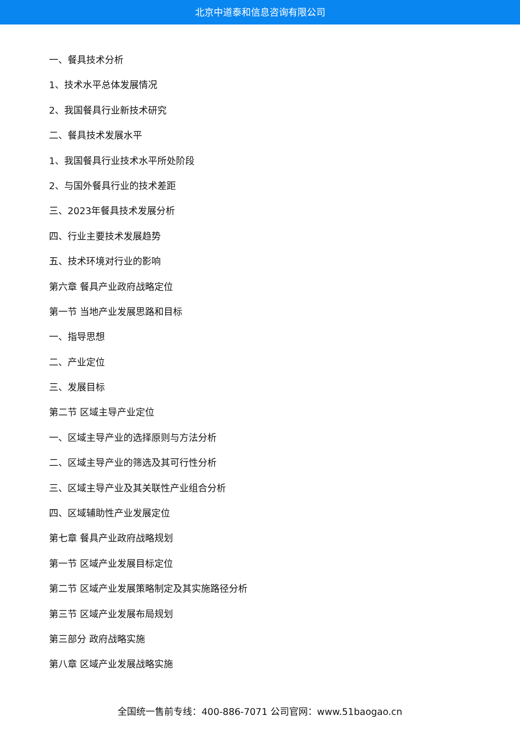北京中道泰和信息咨询有限公司
一、餐具技术分析
1、技术水平总体发展情况
2、我国餐具行业新技术研究
二、餐具技术发展水平
1、我国餐具行业技术水平所处阶段
2、与国外餐具行业的技术差距
三、2023年餐具技术发展分析
四、行业主要技术发展趋势
五、技术环境对行业的影响
第六章 餐具产业政府战略定位
第一节 当地产业发展思路和目标
一、指导思想
二、产业定位
三、发展目标
第二节 区域主导产业定位
一、区域主导产业的选择原则与方法分析
二、区域主导产业的筛选及其可行性分析
三、区域主导产业及其关联性产业组合分析
四、区域辅助性产业发展定位
第七章 餐具产业政府战略规划
第一节 区域产业发展目标定位
第二节 区域产业发展策略制定及其实施路径分析
第三节 区域产业发展布局规划
第三部分 政府战略实施
第八章 区域产业发展战略实施
全国统一售前专线：400-886-7071 公司官网：www.51baogao.cn